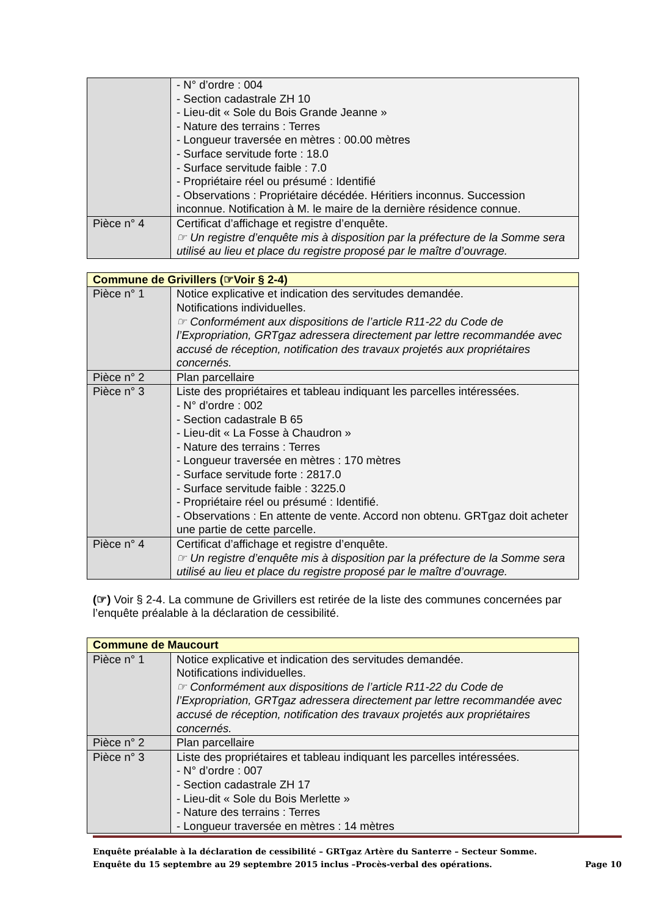| | - N° d’ordre : 004 - Section cadastrale ZH 10 - Lieu-dit « Sole du Bois Grande Jeanne » - Nature des terrains : Terres - Longueur traversée en mètres : 00.00 mètres - Surface servitude forte : 18.0 - Surface servitude faible : 7.0 - Propriétaire réel ou présumé : Identifié - Observations : Propriétaire décédée. Héritiers inconnus. Succession inconnue. Notification à M. le maire de la dernière résidence connue. |
| Pièce n° 4 | Certificat d’affichage et registre d’enquête. ☞ Un registre d’enquête mis à disposition par la préfecture de la Somme sera utilisé au lieu et place du registre proposé par le maître d’ouvrage. |
| Commune de Grivillers (☞Voir § 2-4) | |
| --- | --- |
| Pièce n° 1 | Notice explicative et indication des servitudes demandée. Notifications individuelles. ☞ Conformément aux dispositions de l’article R11-22 du Code de l’Expropriation, GRTgaz adressera directement par lettre recommandée avec accusé de réception, notification des travaux projetés aux propriétaires concernés. |
| Pièce n° 2 | Plan parcellaire |
| Pièce n° 3 | Liste des propriétaires et tableau indiquant les parcelles intéressées. - N° d’ordre : 002 - Section cadastrale B 65 - Lieu-dit « La Fosse à Chaudron » - Nature des terrains : Terres - Longueur traversée en mètres : 170 mètres - Surface servitude forte : 2817.0 - Surface servitude faible : 3225.0 - Propriétaire réel ou présumé : Identifié. - Observations : En attente de vente. Accord non obtenu. GRTgaz doit acheter une partie de cette parcelle. |
| Pièce n° 4 | Certificat d’affichage et registre d’enquête. ☞ Un registre d’enquête mis à disposition par la préfecture de la Somme sera utilisé au lieu et place du registre proposé par le maître d’ouvrage. |
(☞) Voir § 2-4. La commune de Grivillers est retirée de la liste des communes concernées par l’enquête préalable à la déclaration de cessibilité.
| Commune de Maucourt | |
| --- | --- |
| Pièce n° 1 | Notice explicative et indication des servitudes demandée. Notifications individuelles. ☞ Conformément aux dispositions de l’article R11-22 du Code de l’Expropriation, GRTgaz adressera directement par lettre recommandée avec accusé de réception, notification des travaux projetés aux propriétaires concernés. |
| Pièce n° 2 | Plan parcellaire |
| Pièce n° 3 | Liste des propriétaires et tableau indiquant les parcelles intéressées. - N° d’ordre : 007 - Section cadastrale ZH 17 - Lieu-dit « Sole du Bois Merlette » - Nature des terrains : Terres - Longueur traversée en mètres : 14 mètres |
Enquête préalable à la déclaration de cessibilité – GRTgaz Artère du Santerre – Secteur Somme.
Enquête du 15 septembre au 29 septembre 2015 inclus –Procès-verbal des opérations. Page 10